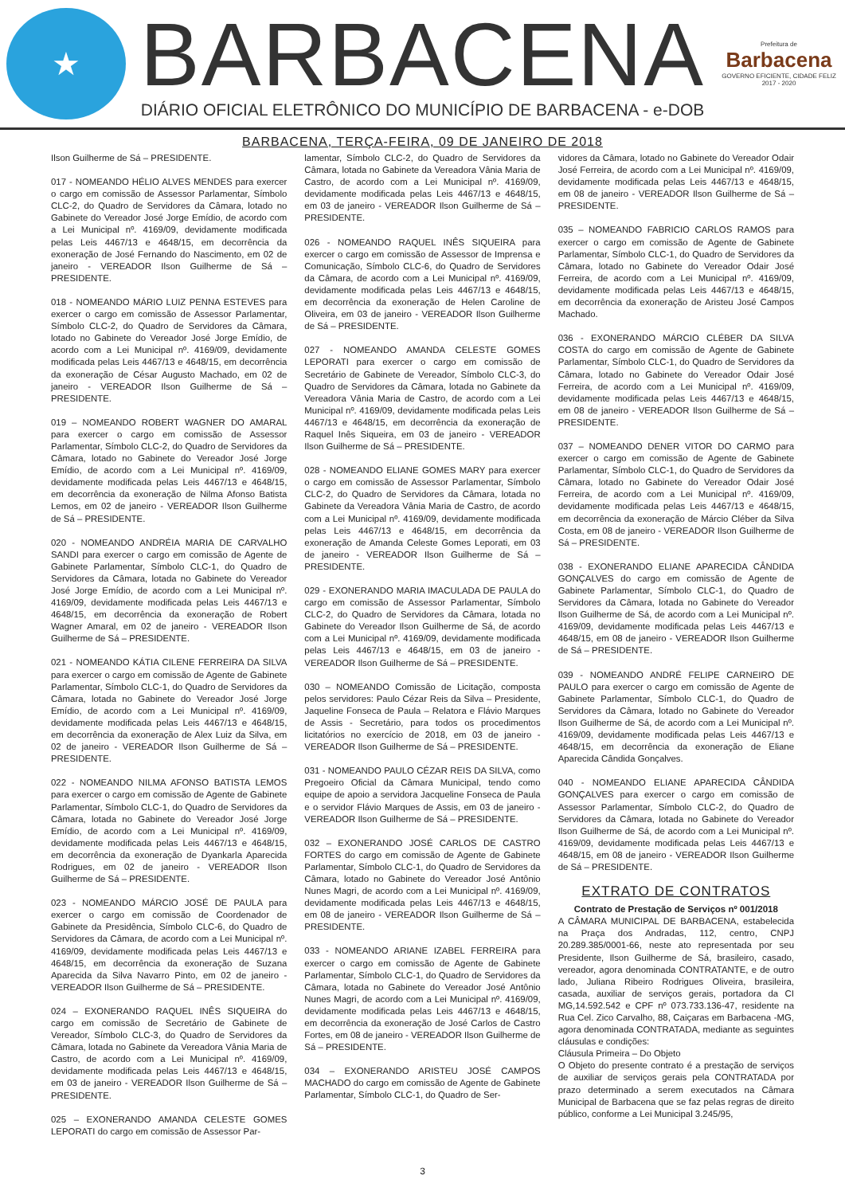★
BARBACENA
DIÁRIO OFICIAL ELETRÔNICO DO MUNICÍPIO DE BARBACENA - e-DOB
Prefeitura de
Barbacena
GOVERNO EFICIENTE, CIDADE FELIZ 2017 - 2020
BARBACENA, TERÇA-FEIRA, 09 DE JANEIRO DE 2018
Ilson Guilherme de Sá – PRESIDENTE.
017 - NOMEANDO HÉLIO ALVES MENDES para exercer o cargo em comissão de Assessor Parlamentar, Símbolo CLC-2, do Quadro de Servidores da Câmara, lotado no Gabinete do Vereador José Jorge Emídio, de acordo com a Lei Municipal nº. 4169/09, devidamente modificada pelas Leis 4467/13 e 4648/15, em decorrência da exoneração de José Fernando do Nascimento, em 02 de janeiro - VEREADOR Ilson Guilherme de Sá – PRESIDENTE.
018 - NOMEANDO MÁRIO LUIZ PENNA ESTEVES para exercer o cargo em comissão de Assessor Parlamentar, Símbolo CLC-2, do Quadro de Servidores da Câmara, lotado no Gabinete do Vereador José Jorge Emídio, de acordo com a Lei Municipal nº. 4169/09, devidamente modificada pelas Leis 4467/13 e 4648/15, em decorrência da exoneração de César Augusto Machado, em 02 de janeiro - VEREADOR Ilson Guilherme de Sá – PRESIDENTE.
019 – NOMEANDO ROBERT WAGNER DO AMARAL para exercer o cargo em comissão de Assessor Parlamentar, Símbolo CLC-2, do Quadro de Servidores da Câmara, lotado no Gabinete do Vereador José Jorge Emídio, de acordo com a Lei Municipal nº. 4169/09, devidamente modificada pelas Leis 4467/13 e 4648/15, em decorrência da exoneração de Nilma Afonso Batista Lemos, em 02 de janeiro - VEREADOR Ilson Guilherme de Sá – PRESIDENTE.
020 - NOMEANDO ANDRÉIA MARIA DE CARVALHO SANDI para exercer o cargo em comissão de Agente de Gabinete Parlamentar, Símbolo CLC-1, do Quadro de Servidores da Câmara, lotada no Gabinete do Vereador José Jorge Emídio, de acordo com a Lei Municipal nº. 4169/09, devidamente modificada pelas Leis 4467/13 e 4648/15, em decorrência da exoneração de Robert Wagner Amaral, em 02 de janeiro - VEREADOR Ilson Guilherme de Sá – PRESIDENTE.
021 - NOMEANDO KÁTIA CILENE FERREIRA DA SILVA para exercer o cargo em comissão de Agente de Gabinete Parlamentar, Símbolo CLC-1, do Quadro de Servidores da Câmara, lotada no Gabinete do Vereador José Jorge Emídio, de acordo com a Lei Municipal nº. 4169/09, devidamente modificada pelas Leis 4467/13 e 4648/15, em decorrência da exoneração de Alex Luiz da Silva, em 02 de janeiro - VEREADOR Ilson Guilherme de Sá – PRESIDENTE.
022 - NOMEANDO NILMA AFONSO BATISTA LEMOS para exercer o cargo em comissão de Agente de Gabinete Parlamentar, Símbolo CLC-1, do Quadro de Servidores da Câmara, lotada no Gabinete do Vereador José Jorge Emídio, de acordo com a Lei Municipal nº. 4169/09, devidamente modificada pelas Leis 4467/13 e 4648/15, em decorrência da exoneração de Dyankarla Aparecida Rodrigues, em 02 de janeiro - VEREADOR Ilson Guilherme de Sá – PRESIDENTE.
023 - NOMEANDO MÁRCIO JOSÉ DE PAULA para exercer o cargo em comissão de Coordenador de Gabinete da Presidência, Símbolo CLC-6, do Quadro de Servidores da Câmara, de acordo com a Lei Municipal nº. 4169/09, devidamente modificada pelas Leis 4467/13 e 4648/15, em decorrência da exoneração de Suzana Aparecida da Silva Navarro Pinto, em 02 de janeiro - VEREADOR Ilson Guilherme de Sá – PRESIDENTE.
024 – EXONERANDO RAQUEL INÊS SIQUEIRA do cargo em comissão de Secretário de Gabinete de Vereador, Símbolo CLC-3, do Quadro de Servidores da Câmara, lotada no Gabinete da Vereadora Vânia Maria de Castro, de acordo com a Lei Municipal nº. 4169/09, devidamente modificada pelas Leis 4467/13 e 4648/15, em 03 de janeiro - VEREADOR Ilson Guilherme de Sá – PRESIDENTE.
025 – EXONERANDO AMANDA CELESTE GOMES LEPORATI do cargo em comissão de Assessor Par-
lamentar, Símbolo CLC-2, do Quadro de Servidores da Câmara, lotada no Gabinete da Vereadora Vânia Maria de Castro, de acordo com a Lei Municipal nº. 4169/09, devidamente modificada pelas Leis 4467/13 e 4648/15, em 03 de janeiro - VEREADOR Ilson Guilherme de Sá – PRESIDENTE.
026 - NOMEANDO RAQUEL INÊS SIQUEIRA para exercer o cargo em comissão de Assessor de Imprensa e Comunicação, Símbolo CLC-6, do Quadro de Servidores da Câmara, de acordo com a Lei Municipal nº. 4169/09, devidamente modificada pelas Leis 4467/13 e 4648/15, em decorrência da exoneração de Helen Caroline de Oliveira, em 03 de janeiro - VEREADOR Ilson Guilherme de Sá – PRESIDENTE.
027 - NOMEANDO AMANDA CELESTE GOMES LEPORATI para exercer o cargo em comissão de Secretário de Gabinete de Vereador, Símbolo CLC-3, do Quadro de Servidores da Câmara, lotada no Gabinete da Vereadora Vânia Maria de Castro, de acordo com a Lei Municipal nº. 4169/09, devidamente modificada pelas Leis 4467/13 e 4648/15, em decorrência da exoneração de Raquel Inês Siqueira, em 03 de janeiro - VEREADOR Ilson Guilherme de Sá – PRESIDENTE.
028 - NOMEANDO ELIANE GOMES MARY para exercer o cargo em comissão de Assessor Parlamentar, Símbolo CLC-2, do Quadro de Servidores da Câmara, lotada no Gabinete da Vereadora Vânia Maria de Castro, de acordo com a Lei Municipal nº. 4169/09, devidamente modificada pelas Leis 4467/13 e 4648/15, em decorrência da exoneração de Amanda Celeste Gomes Leporati, em 03 de janeiro - VEREADOR Ilson Guilherme de Sá – PRESIDENTE.
029 - EXONERANDO MARIA IMACULADA DE PAULA do cargo em comissão de Assessor Parlamentar, Símbolo CLC-2, do Quadro de Servidores da Câmara, lotada no Gabinete do Vereador Ilson Guilherme de Sá, de acordo com a Lei Municipal nº. 4169/09, devidamente modificada pelas Leis 4467/13 e 4648/15, em 03 de janeiro - VEREADOR Ilson Guilherme de Sá – PRESIDENTE.
030 – NOMEANDO Comissão de Licitação, composta pelos servidores: Paulo Cézar Reis da Silva – Presidente, Jaqueline Fonseca de Paula – Relatora e Flávio Marques de Assis - Secretário, para todos os procedimentos licitatórios no exercício de 2018, em 03 de janeiro - VEREADOR Ilson Guilherme de Sá – PRESIDENTE.
031 - NOMEANDO PAULO CÉZAR REIS DA SILVA, como Pregoeiro Oficial da Câmara Municipal, tendo como equipe de apoio a servidora Jacqueline Fonseca de Paula e o servidor Flávio Marques de Assis, em 03 de janeiro - VEREADOR Ilson Guilherme de Sá – PRESIDENTE.
032 – EXONERANDO JOSÉ CARLOS DE CASTRO FORTES do cargo em comissão de Agente de Gabinete Parlamentar, Símbolo CLC-1, do Quadro de Servidores da Câmara, lotado no Gabinete do Vereador José Antônio Nunes Magri, de acordo com a Lei Municipal nº. 4169/09, devidamente modificada pelas Leis 4467/13 e 4648/15, em 08 de janeiro - VEREADOR Ilson Guilherme de Sá – PRESIDENTE.
033 - NOMEANDO ARIANE IZABEL FERREIRA para exercer o cargo em comissão de Agente de Gabinete Parlamentar, Símbolo CLC-1, do Quadro de Servidores da Câmara, lotada no Gabinete do Vereador José Antônio Nunes Magri, de acordo com a Lei Municipal nº. 4169/09, devidamente modificada pelas Leis 4467/13 e 4648/15, em decorrência da exoneração de José Carlos de Castro Fortes, em 08 de janeiro - VEREADOR Ilson Guilherme de Sá – PRESIDENTE.
034 – EXONERANDO ARISTEU JOSÉ CAMPOS MACHADO do cargo em comissão de Agente de Gabinete Parlamentar, Símbolo CLC-1, do Quadro de Ser-
vidores da Câmara, lotado no Gabinete do Vereador Odair José Ferreira, de acordo com a Lei Municipal nº. 4169/09, devidamente modificada pelas Leis 4467/13 e 4648/15, em 08 de janeiro - VEREADOR Ilson Guilherme de Sá – PRESIDENTE.
035 – NOMEANDO FABRICIO CARLOS RAMOS para exercer o cargo em comissão de Agente de Gabinete Parlamentar, Símbolo CLC-1, do Quadro de Servidores da Câmara, lotado no Gabinete do Vereador Odair José Ferreira, de acordo com a Lei Municipal nº. 4169/09, devidamente modificada pelas Leis 4467/13 e 4648/15, em decorrência da exoneração de Aristeu José Campos Machado.
036 - EXONERANDO MÁRCIO CLÉBER DA SILVA COSTA do cargo em comissão de Agente de Gabinete Parlamentar, Símbolo CLC-1, do Quadro de Servidores da Câmara, lotado no Gabinete do Vereador Odair José Ferreira, de acordo com a Lei Municipal nº. 4169/09, devidamente modificada pelas Leis 4467/13 e 4648/15, em 08 de janeiro - VEREADOR Ilson Guilherme de Sá – PRESIDENTE.
037 – NOMEANDO DENER VITOR DO CARMO para exercer o cargo em comissão de Agente de Gabinete Parlamentar, Símbolo CLC-1, do Quadro de Servidores da Câmara, lotado no Gabinete do Vereador Odair José Ferreira, de acordo com a Lei Municipal nº. 4169/09, devidamente modificada pelas Leis 4467/13 e 4648/15, em decorrência da exoneração de Márcio Cléber da Silva Costa, em 08 de janeiro - VEREADOR Ilson Guilherme de Sá – PRESIDENTE.
038 - EXONERANDO ELIANE APARECIDA CÂNDIDA GONÇALVES do cargo em comissão de Agente de Gabinete Parlamentar, Símbolo CLC-1, do Quadro de Servidores da Câmara, lotada no Gabinete do Vereador Ilson Guilherme de Sá, de acordo com a Lei Municipal nº. 4169/09, devidamente modificada pelas Leis 4467/13 e 4648/15, em 08 de janeiro - VEREADOR Ilson Guilherme de Sá – PRESIDENTE.
039 - NOMEANDO ANDRÉ FELIPE CARNEIRO DE PAULO para exercer o cargo em comissão de Agente de Gabinete Parlamentar, Símbolo CLC-1, do Quadro de Servidores da Câmara, lotado no Gabinete do Vereador Ilson Guilherme de Sá, de acordo com a Lei Municipal nº. 4169/09, devidamente modificada pelas Leis 4467/13 e 4648/15, em decorrência da exoneração de Eliane Aparecida Cândida Gonçalves.
040 - NOMEANDO ELIANE APARECIDA CÂNDIDA GONÇALVES para exercer o cargo em comissão de Assessor Parlamentar, Símbolo CLC-2, do Quadro de Servidores da Câmara, lotada no Gabinete do Vereador Ilson Guilherme de Sá, de acordo com a Lei Municipal nº. 4169/09, devidamente modificada pelas Leis 4467/13 e 4648/15, em 08 de janeiro - VEREADOR Ilson Guilherme de Sá – PRESIDENTE.
EXTRATO DE CONTRATOS
Contrato de Prestação de Serviços nº 001/2018
A CÂMARA MUNICIPAL DE BARBACENA, estabelecida na Praça dos Andradas, 112, centro, CNPJ 20.289.385/0001-66, neste ato representada por seu Presidente, Ilson Guilherme de Sá, brasileiro, casado, vereador, agora denominada CONTRATANTE, e de outro lado, Juliana Ribeiro Rodrigues Oliveira, brasileira, casada, auxiliar de serviços gerais, portadora da CI MG,14.592.542 e CPF nº 073.733.136-47, residente na Rua Cel. Zico Carvalho, 88, Caiçaras em Barbacena -MG, agora denominada CONTRATADA, mediante as seguintes cláusulas e condições:
Cláusula Primeira – Do Objeto
O Objeto do presente contrato é a prestação de serviços de auxiliar de serviços gerais pela CONTRATADA por prazo determinado a serem executados na Câmara Municipal de Barbacena que se faz pelas regras de direito público, conforme a Lei Municipal 3.245/95,
3